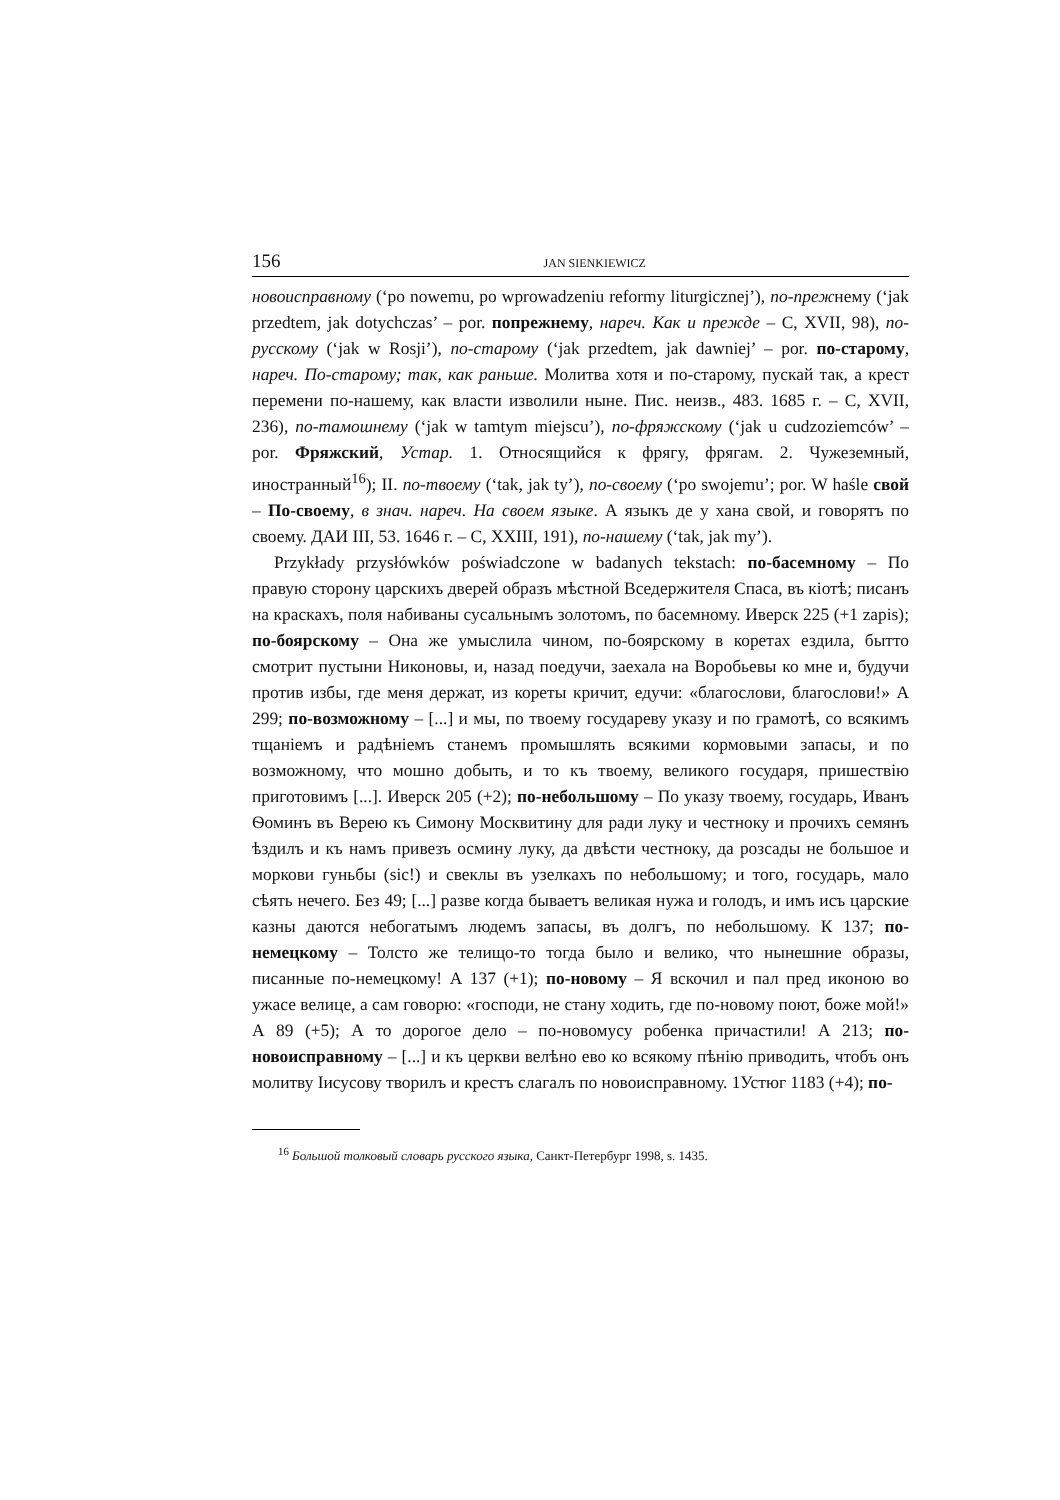156 JAN SIENKIEWICZ
новоисправному (‘po nowemu, po wprowadzeniu reformy liturgicznej’), по-прежнему (‘jak przedtem, jak dotychczas’ – por. попрежнему, нареч. Как и прежде – С, XVII, 98), по-русскому (‘jak w Rosji’), по-старому (‘jak przedtem, jak dawniej’ – por. по-старому, нареч. По-старому; так, как раньше. Молитва хотя и по-старому, пускай так, а крест перемени по-нашему, как власти изволили ныне. Пис. неизв., 483. 1685 г. – С, XVII, 236), по-тамошнему (‘jak w tamtym miejscu’), по-фряжскому (‘jak u cudzoziemców’ – por. Фряжский, Устар. 1. Относящийся к фрягу, фрягам. 2. Чужеземный, иностранный<sup>16</sup>); II. по-твоему (‘tak, jak ty’), по-своему (‘po swojemu’; por. W haśle свой – По-своему, в знач. нареч. На своем языке. А языкъ де у хана свой, и говорятъ по своему. ДАИ III, 53. 1646 г. – С, XXIII, 191), по-нашему (‘tak, jak my’).
Przykłady przysłówków poświadczone w badanych tekstach: по-басемному – По правую сторону царскихъ дверей образъ мѣстной Вседержителя Спаса, въ кіотѣ; писанъ на краскахъ, поля набиваны сусальнымъ золотомъ, по басемному. Иверск 225 (+1 zapis); по-боярскому – Она же умыслила чином, по-боярскому в коретах ездила, бытто смотрит пустыни Никоновы, и, назад поедучи, заехала на Воробьевы ко мне и, будучи против избы, где меня держат, из кореты кричит, едучи: «благослови, благослови!» А 299; по-возможному – [...] и мы, по твоему государеву указу и по грамотѣ, со всякимъ тщаніемъ и радѣніемъ станемъ промышлять всякими кормовыми запасы, и по возможному, что мошно добыть, и то къ твоему, великого государя, пришествію приготовимъ [...]. Иверск 205 (+2); по-небольшому – По указу твоему, государь, Иванъ Ѳоминъ въ Верею къ Симону Москвитину для ради луку и честноку и прочихъ семянъ ѣздилъ и къ намъ привезъ осмину луку, да двѣсти честноку, да розсады не большое и моркови гуньбы (sic!) и свеклы въ узелкахъ по небольшому; и того, государь, мало сѣять нечего. Без 49; [...] разве когда бываетъ великая нужа и голодъ, и имъ исъ царские казны даются небогатымъ людемъ запасы, въ долгъ, по небольшому. К 137; по-немецкому – Толсто же телищо-то тогда было и велико, что нынешние образы, писанные по-немецкому! А 137 (+1); по-новому – Я вскочил и пал пред иконою во ужасе велице, а сам говорю: «господи, не стану ходить, где по-новому поют, боже мой!» А 89 (+5); А то дорогое дело – по-новомусу робенка причастили! А 213; по-новоисправному – [...] и къ церкви велѣно ево ко всякому пѣнію приводить, чтобъ онъ молитву Іисусову творилъ и крестъ слагалъ по новоисправному. 1Устюг 1183 (+4); по-
<sup>16</sup> Большой толковый словарь русского языка, Санкт-Петербург 1998, s. 1435.